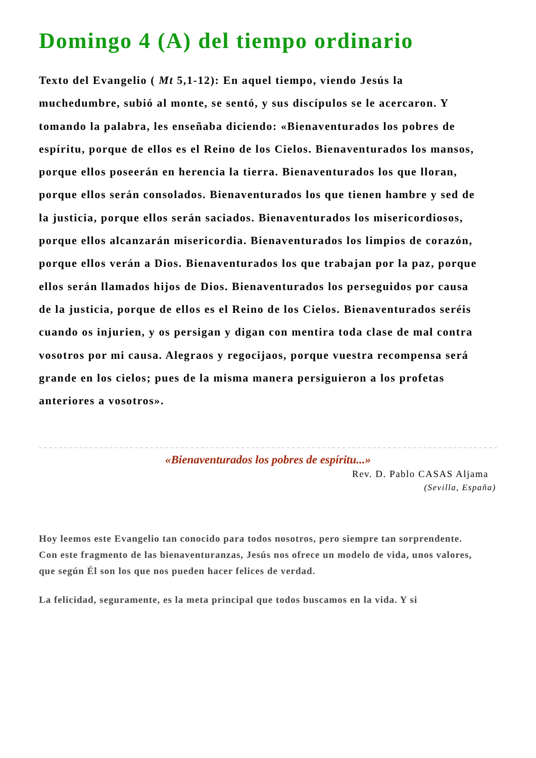Domingo 4 (A) del tiempo ordinario
Texto del Evangelio ( Mt 5,1-12): En aquel tiempo, viendo Jesús la muchedumbre, subió al monte, se sentó, y sus discípulos se le acercaron. Y tomando la palabra, les enseñaba diciendo: «Bienaventurados los pobres de espíritu, porque de ellos es el Reino de los Cielos. Bienaventurados los mansos, porque ellos poseerán en herencia la tierra. Bienaventurados los que lloran, porque ellos serán consolados. Bienaventurados los que tienen hambre y sed de la justicia, porque ellos serán saciados. Bienaventurados los misericordiosos, porque ellos alcanzarán misericordia. Bienaventurados los limpios de corazón, porque ellos verán a Dios. Bienaventurados los que trabajan por la paz, porque ellos serán llamados hijos de Dios. Bienaventurados los perseguidos por causa de la justicia, porque de ellos es el Reino de los Cielos. Bienaventurados seréis cuando os injurien, y os persigan y digan con mentira toda clase de mal contra vosotros por mi causa. Alegraos y regocijaos, porque vuestra recompensa será grande en los cielos; pues de la misma manera persiguieron a los profetas anteriores a vosotros».
«Bienaventurados los pobres de espíritu...»
Rev. D. Pablo CASAS Aljama
(Sevilla, España)
Hoy leemos este Evangelio tan conocido para todos nosotros, pero siempre tan sorprendente. Con este fragmento de las bienaventuranzas, Jesús nos ofrece un modelo de vida, unos valores, que según Él son los que nos pueden hacer felices de verdad.
La felicidad, seguramente, es la meta principal que todos buscamos en la vida. Y si